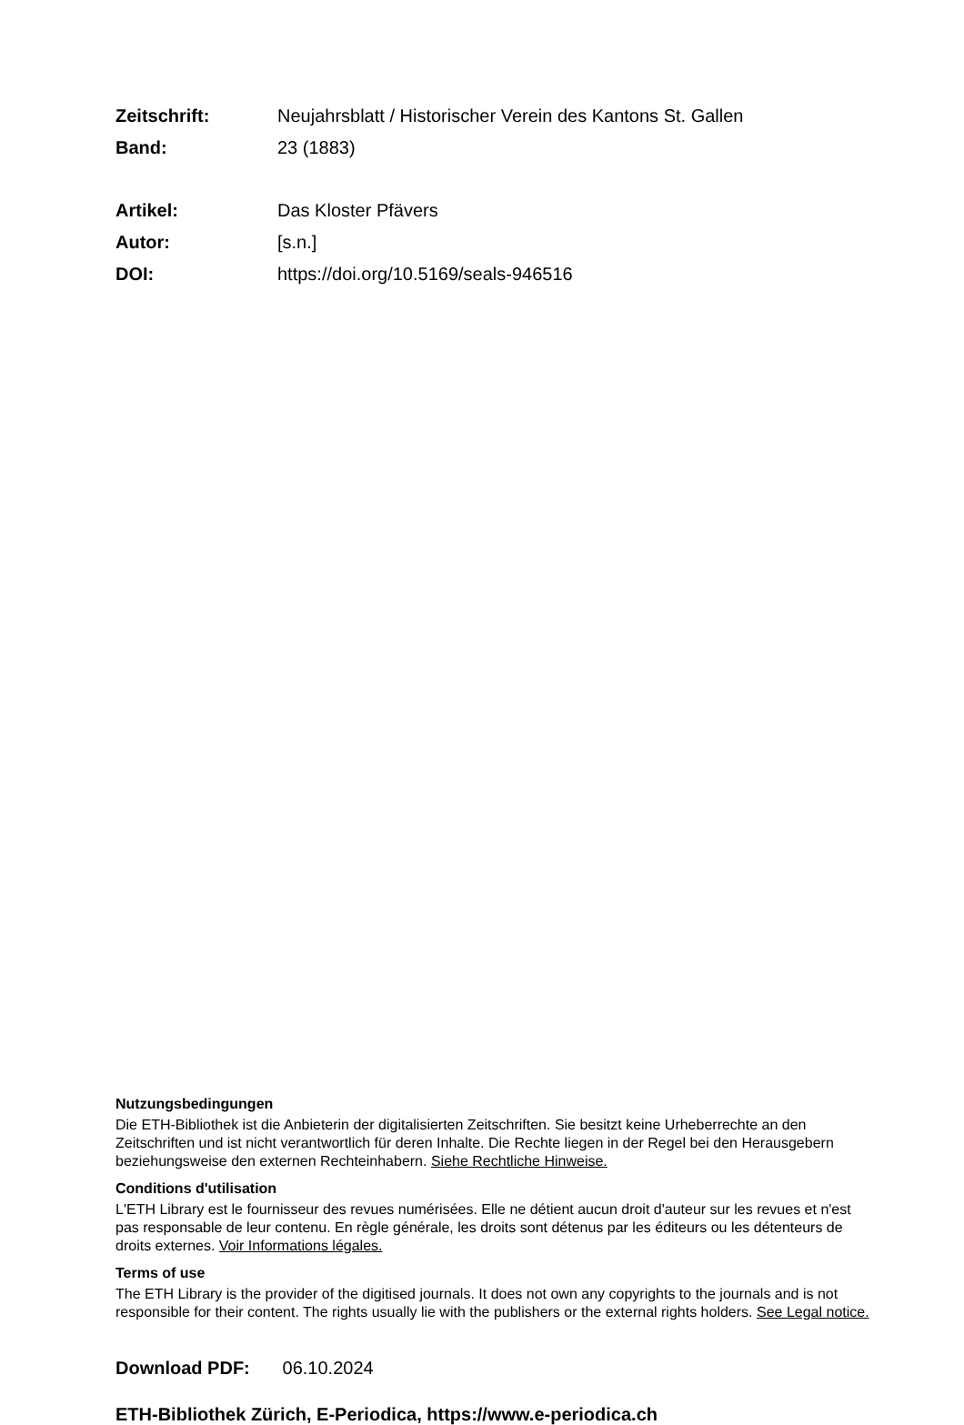Zeitschrift: Neujahrsblatt / Historischer Verein des Kantons St. Gallen
Band: 23 (1883)
Artikel: Das Kloster Pfävers
Autor: [s.n.]
DOI: https://doi.org/10.5169/seals-946516
Nutzungsbedingungen
Die ETH-Bibliothek ist die Anbieterin der digitalisierten Zeitschriften. Sie besitzt keine Urheberrechte an den Zeitschriften und ist nicht verantwortlich für deren Inhalte. Die Rechte liegen in der Regel bei den Herausgebern beziehungsweise den externen Rechteinhabern. Siehe Rechtliche Hinweise.
Conditions d'utilisation
L'ETH Library est le fournisseur des revues numérisées. Elle ne détient aucun droit d'auteur sur les revues et n'est pas responsable de leur contenu. En règle générale, les droits sont détenus par les éditeurs ou les détenteurs de droits externes. Voir Informations légales.
Terms of use
The ETH Library is the provider of the digitised journals. It does not own any copyrights to the journals and is not responsible for their content. The rights usually lie with the publishers or the external rights holders. See Legal notice.
Download PDF: 06.10.2024
ETH-Bibliothek Zürich, E-Periodica, https://www.e-periodica.ch